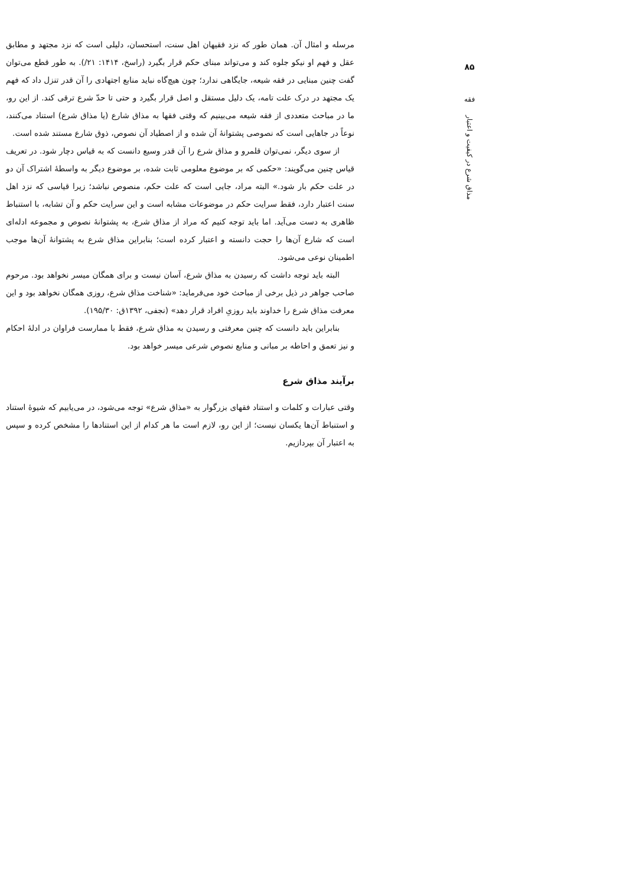۸۵
فقه
مذاق شرع در کیفیت و اعتبار
مرسله و امثال آن. همان طور که نزد فقیهان اهل سنت، استحسان، دلیلی است که نزد مجتهد و مطابق عقل و فهم او نیکو جلوه کند و می‌تواند مبنای حکم قرار بگیرد (راسخ، ۱۴۱۴: ۲۱/). به طور قطع می‌توان گفت چنین مبنایی در فقه شیعه، جایگاهی ندارد؛ چون هیچ‌گاه نباید منابع اجتهادی را آن قدر تنزل داد که فهم یک مجتهد در درک علت تامه، یک دلیل مستقل و اصل قرار بگیرد و حتی تا حدّ شرع ترقی کند. از این رو، ما در مباحث متعددی از فقه شیعه می‌بینیم که وقتی فقها به مذاق شارع (یا مذاق شرع) استناد می‌کنند، نوعاً در جاهایی است که نصوصی پشتوانهٔ آن شده و از اصطیاد آن نصوص، ذوق شارع مستند شده است.
از سوی دیگر، نمی‌توان قلمرو و مذاق شرع را آن قدر وسیع دانست که به قیاس دچار شود. در تعریف قیاس چنین می‌گویند: «حکمی که بر موضوع معلومی ثابت شده، بر موضوع دیگر به واسطهٔ اشتراک آن دو در علت حکم بار شود.» البته مراد، جایی است که علت حکم، منصوص نباشد؛ زیرا قیاسی که نزد اهل سنت اعتبار دارد، فقط سرایت حکم در موضوعات مشابه است و این سرایت حکم و آن تشابه، با استنباط ظاهری به دست می‌آید. اما باید توجه کنیم که مراد از مذاق شرع، به پشتوانهٔ نصوص و مجموعه ادله‌ای است که شارع آن‌ها را حجت دانسته و اعتبار کرده است؛ بنابراین مذاق شرع به پشتوانهٔ آن‌ها موجب اطمینان نوعی می‌شود.
البته باید توجه داشت که رسیدن به مذاق شرع، آسان نیست و برای همگان میسر نخواهد بود. مرحوم صاحب جواهر در ذیل برخی از مباحث خود می‌فرماید: «شناخت مذاق شرع، روزی همگان نخواهد بود و این معرفت مذاق شرع را خداوند باید روزیِ افراد قرار دهد» (نجفی، ۱۳۹۲ق: ۱۹۵/۳۰).
بنابراین باید دانست که چنین معرفتی و رسیدن به مذاق شرع، فقط با ممارست فراوان در ادلهٔ احکام و نیز تعمق و احاطه بر مبانی و منابع نصوص شرعی میسر خواهد بود.
برآیند مذاق شرع
وقتی عبارات و کلمات و استناد فقهای بزرگوار به «مذاق شرع» توجه می‌شود، در می‌یابیم که شیوهٔ استناد و استنباط آن‌ها یکسان نیست؛ از این رو، لازم است ما هر کدام از این استنادها را مشخص کرده و سپس به اعتبار آن بپردازیم.